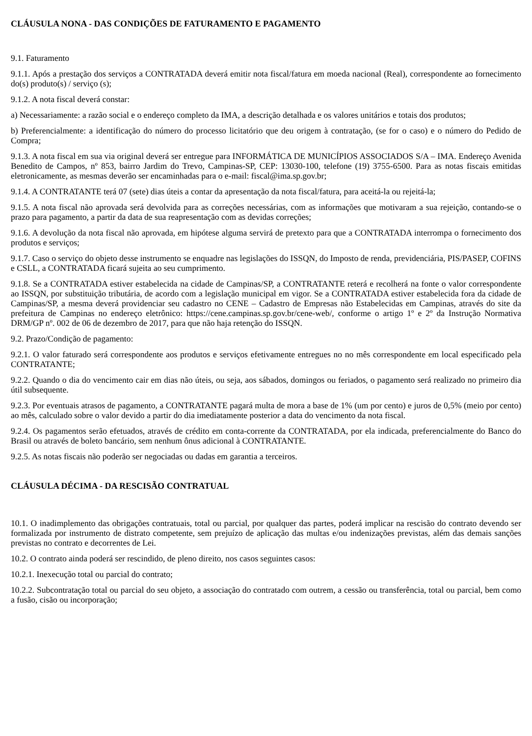CLÁUSULA NONA - DAS CONDIÇÕES DE FATURAMENTO E PAGAMENTO
9.1. Faturamento
9.1.1. Após a prestação dos serviços a CONTRATADA deverá emitir nota fiscal/fatura em moeda nacional (Real), correspondente ao fornecimento do(s) produto(s) / serviço (s);
9.1.2. A nota fiscal deverá constar:
a) Necessariamente: a razão social e o endereço completo da IMA, a descrição detalhada e os valores unitários e totais dos produtos;
b) Preferencialmente: a identificação do número do processo licitatório que deu origem à contratação, (se for o caso) e o número do Pedido de Compra;
9.1.3. A nota fiscal em sua via original deverá ser entregue para INFORMÁTICA DE MUNICÍPIOS ASSOCIADOS S/A – IMA. Endereço Avenida Benedito de Campos, nº 853, bairro Jardim do Trevo, Campinas-SP, CEP: 13030-100, telefone (19) 3755-6500. Para as notas fiscais emitidas eletronicamente, as mesmas deverão ser encaminhadas para o e-mail: fiscal@ima.sp.gov.br;
9.1.4. A CONTRATANTE terá 07 (sete) dias úteis a contar da apresentação da nota fiscal/fatura, para aceitá-la ou rejeitá-la;
9.1.5. A nota fiscal não aprovada será devolvida para as correções necessárias, com as informações que motivaram a sua rejeição, contando-se o prazo para pagamento, a partir da data de sua reapresentação com as devidas correções;
9.1.6. A devolução da nota fiscal não aprovada, em hipótese alguma servirá de pretexto para que a CONTRATADA interrompa o fornecimento dos produtos e serviços;
9.1.7. Caso o serviço do objeto desse instrumento se enquadre nas legislações do ISSQN, do Imposto de renda, previdenciária, PIS/PASEP, COFINS e CSLL, a CONTRATADA ficará sujeita ao seu cumprimento.
9.1.8. Se a CONTRATADA estiver estabelecida na cidade de Campinas/SP, a CONTRATANTE reterá e recolherá na fonte o valor correspondente ao ISSQN, por substituição tributária, de acordo com a legislação municipal em vigor. Se a CONTRATADA estiver estabelecida fora da cidade de Campinas/SP, a mesma deverá providenciar seu cadastro no CENE – Cadastro de Empresas não Estabelecidas em Campinas, através do site da prefeitura de Campinas no endereço eletrônico: https://cene.campinas.sp.gov.br/cene-web/, conforme o artigo 1º e 2º da Instrução Normativa DRM/GP nº. 002 de 06 de dezembro de 2017, para que não haja retenção do ISSQN.
9.2. Prazo/Condição de pagamento:
9.2.1. O valor faturado será correspondente aos produtos e serviços efetivamente entregues no no mês correspondente em local especificado pela CONTRATANTE;
9.2.2. Quando o dia do vencimento cair em dias não úteis, ou seja, aos sábados, domingos ou feriados, o pagamento será realizado no primeiro dia útil subsequente.
9.2.3. Por eventuais atrasos de pagamento, a CONTRATANTE pagará multa de mora a base de 1% (um por cento) e juros de 0,5% (meio por cento) ao mês, calculado sobre o valor devido a partir do dia imediatamente posterior a data do vencimento da nota fiscal.
9.2.4. Os pagamentos serão efetuados, através de crédito em conta-corrente da CONTRATADA, por ela indicada, preferencialmente do Banco do Brasil ou através de boleto bancário, sem nenhum ônus adicional à CONTRATANTE.
9.2.5. As notas fiscais não poderão ser negociadas ou dadas em garantia a terceiros.
CLÁUSULA DÉCIMA - DA RESCISÃO CONTRATUAL
10.1. O inadimplemento das obrigações contratuais, total ou parcial, por qualquer das partes, poderá implicar na rescisão do contrato devendo ser formalizada por instrumento de distrato competente, sem prejuízo de aplicação das multas e/ou indenizações previstas, além das demais sanções previstas no contrato e decorrentes de Lei.
10.2. O contrato ainda poderá ser rescindido, de pleno direito, nos casos seguintes casos:
10.2.1. Inexecução total ou parcial do contrato;
10.2.2. Subcontratação total ou parcial do seu objeto, a associação do contratado com outrem, a cessão ou transferência, total ou parcial, bem como a fusão, cisão ou incorporação;